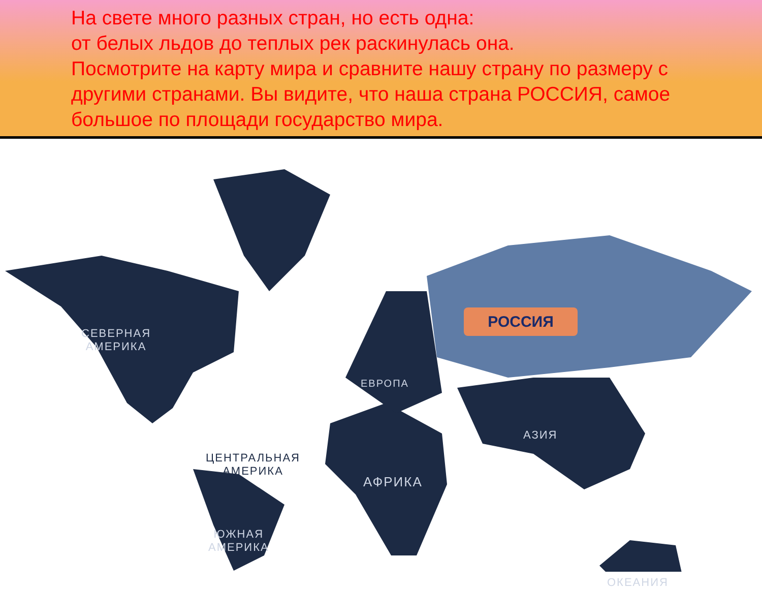На свете много разных стран, но есть одна:
от белых льдов до теплых рек раскинулась она.
Посмотрите на карту мира и сравните нашу страну по размеру с другими странами. Вы видите, что наша страна РОССИЯ, самое большое по площади государство мира.
СЕВЕРНАЯ
АМЕРИКА
ЦЕНТРАЛЬНАЯ
АМЕРИКА
ЮЖНАЯ
АМЕРИКА
ЕВРОПА
АФРИКА
АЗИЯ
ОКЕАНИЯ
РОССИЯ